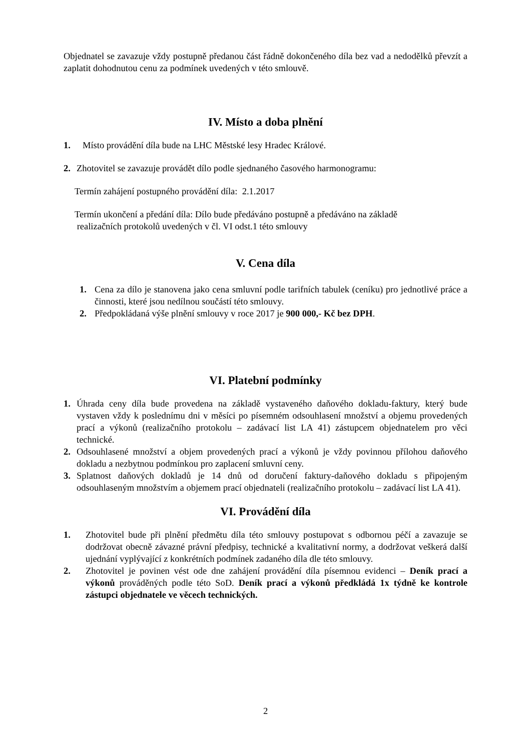Objednatel se zavazuje vždy postupně předanou část řádně dokončeného díla bez vad a nedodělků převzít a zaplatit dohodnutou cenu za podmínek uvedených v této smlouvě.
IV. Místo a doba plnění
1. Místo provádění díla bude na LHC Městské lesy Hradec Králové.
2. Zhotovitel se zavazuje provádět dílo podle sjednaného časového harmonogramu:
Termín zahájení postupného provádění díla: 2.1.2017
Termín ukončení a předání díla: Dílo bude předáváno postupně a předáváno na základě
realizačních protokolů uvedených v čl. VI odst.1 této smlouvy
V. Cena díla
1. Cena za dílo je stanovena jako cena smluvní podle tarifních tabulek (ceníku) pro jednotlivé práce a činnosti, které jsou nedílnou součástí této smlouvy.
2. Předpokládaná výše plnění smlouvy v roce 2017 je 900 000,- Kč bez DPH.
VI. Platební podmínky
1. Úhrada ceny díla bude provedena na základě vystaveného daňového dokladu-faktury, který bude vystaven vždy k poslednímu dni v měsíci po písemném odsouhlasení množství a objemu provedených prací a výkonů (realizačního protokolu – zadávací list LA 41) zástupcem objednatelem pro věci technické.
2. Odsouhlasené množství a objem provedených prací a výkonů je vždy povinnou přílohou daňového dokladu a nezbytnou podmínkou pro zaplacení smluvní ceny.
3. Splatnost daňových dokladů je 14 dnů od doručení faktury-daňového dokladu s připojeným odsouhlaseným množstvím a objemem prací objednateli (realizačního protokolu – zadávací list LA 41).
VI. Provádění díla
1. Zhotovitel bude při plnění předmětu díla této smlouvy postupovat s odbornou péčí a zavazuje se dodržovat obecně závazné právní předpisy, technické a kvalitativní normy, a dodržovat veškerá další ujednání vyplývající z konkrétních podmínek zadaného díla dle této smlouvy.
2. Zhotovitel je povinen vést ode dne zahájení provádění díla písemnou evidenci – Deník prací a výkonů prováděných podle této SoD. Deník prací a výkonů předkládá 1x týdně ke kontrole zástupci objednatele ve věcech technických.
2